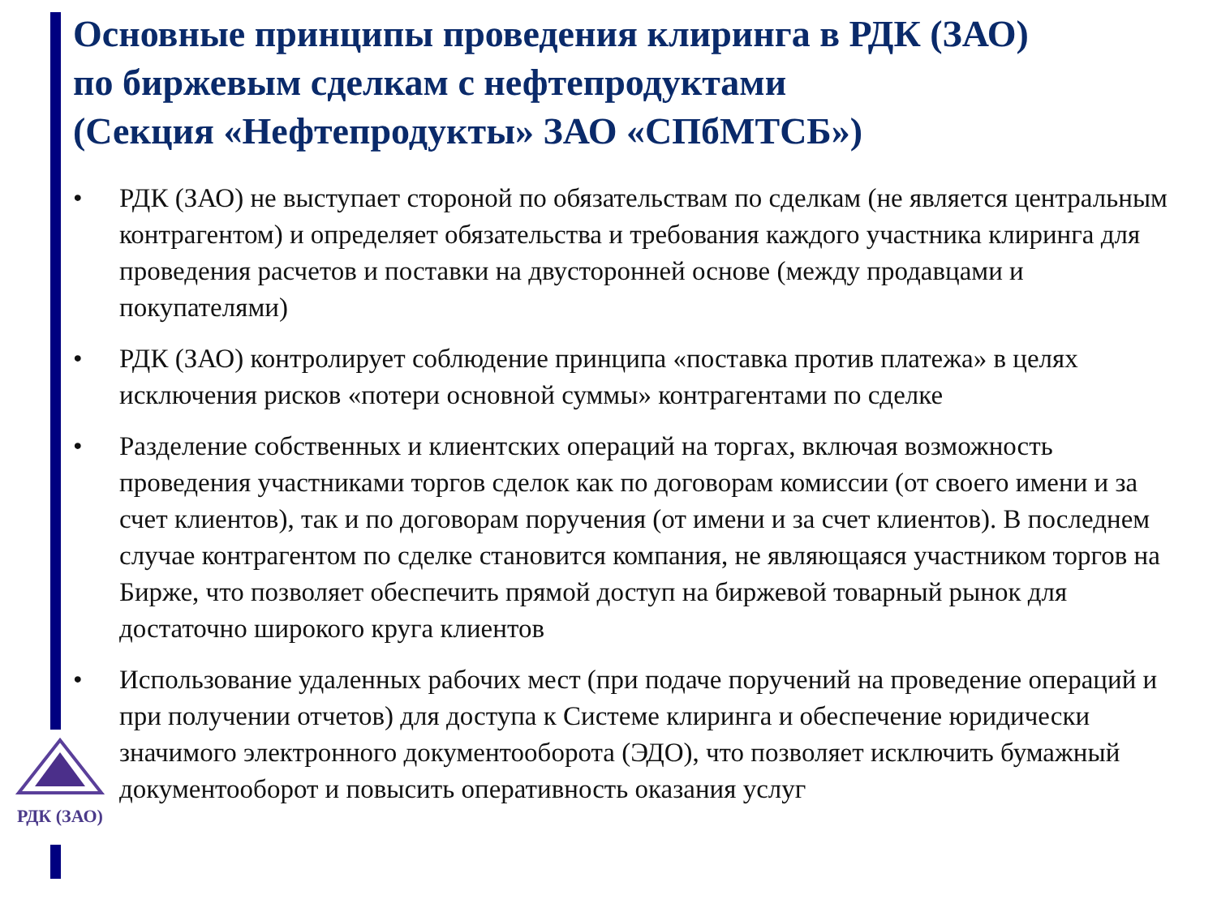РДК (ЗАО)
Основные принципы проведения клиринга в РДК (ЗАО)
по биржевым сделкам с нефтепродуктами
(Секция «Нефтепродукты» ЗАО «СПбМТСБ»)
• РДК (ЗАО) не выступает стороной по обязательствам по сделкам (не является центральным контрагентом) и определяет обязательства и требования каждого участника клиринга для проведения расчетов и поставки на двусторонней основе (между продавцами и покупателями)
• РДК (ЗАО) контролирует соблюдение принципа «поставка против платежа» в целях исключения рисков «потери основной суммы» контрагентами по сделке
• Разделение собственных и клиентских операций на торгах, включая возможность проведения участниками торгов сделок как по договорам комиссии (от своего имени и за счет клиентов), так и по договорам поручения (от имени и за счет клиентов). В последнем случае контрагентом по сделке становится компания, не являющаяся участником торгов на Бирже, что позволяет обеспечить прямой доступ на биржевой товарный рынок для достаточно широкого круга клиентов
• Использование удаленных рабочих мест (при подаче поручений на проведение операций и при получении отчетов) для доступа к Системе клиринга и обеспечение юридически значимого электронного документооборота (ЭДО), что позволяет исключить бумажный документооборот и повысить оперативность оказания услуг